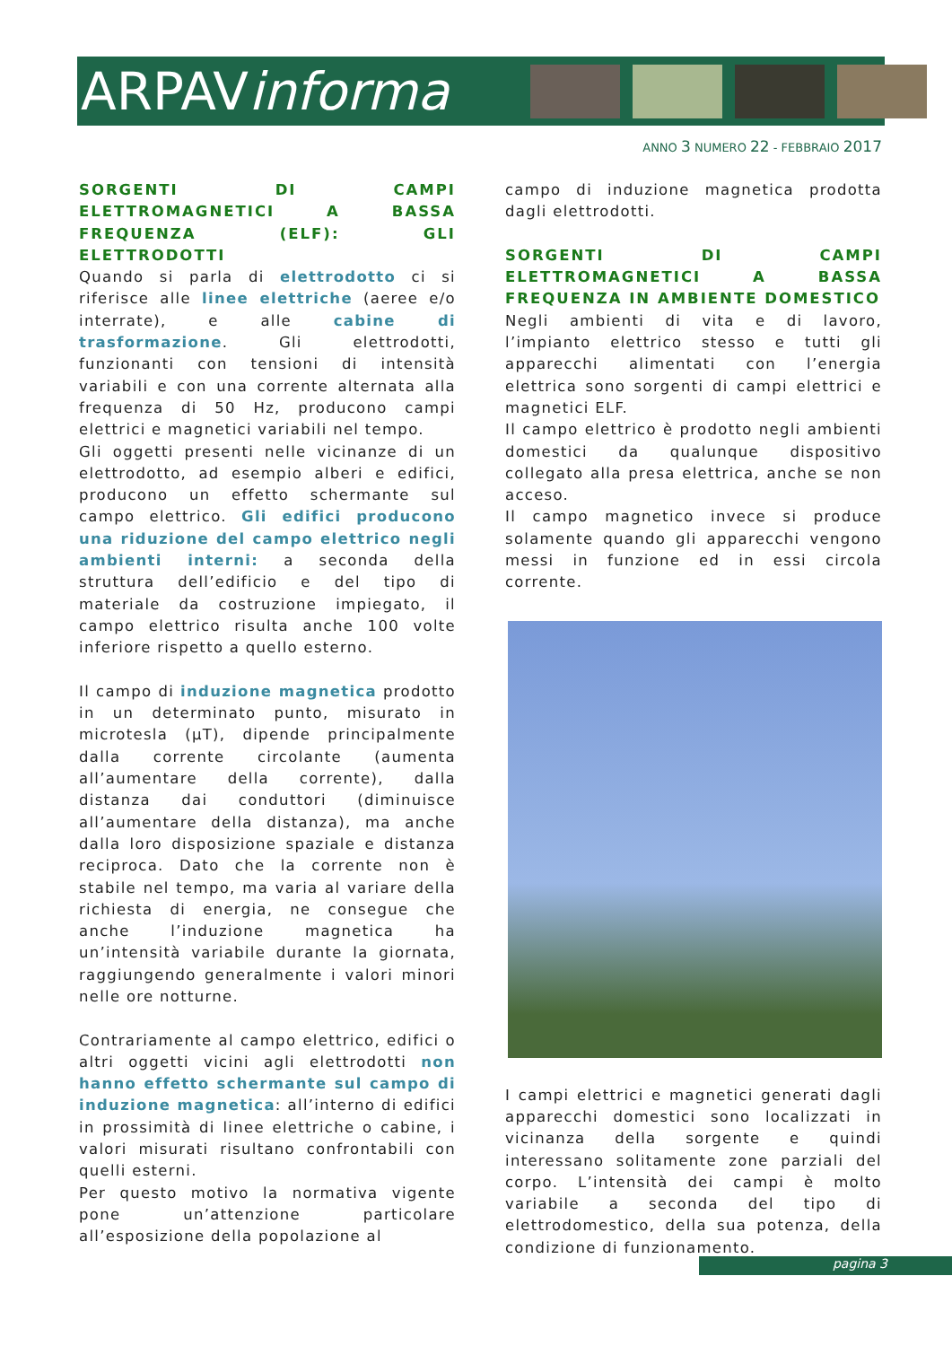ARPAVinforma
ANNO 3 NUMERO 22 - FEBBRAIO 2017
SORGENTI DI CAMPI ELETTROMAGNETICI A BASSA FREQUENZA (ELF): GLI ELETTRODOTTI
Quando si parla di elettrodotto ci si riferisce alle linee elettriche (aeree e/o interrate), e alle cabine di trasformazione. Gli elettrodotti, funzionanti con tensioni di intensità variabili e con una corrente alternata alla frequenza di 50 Hz, producono campi elettrici e magnetici variabili nel tempo.
Gli oggetti presenti nelle vicinanze di un elettrodotto, ad esempio alberi e edifici, producono un effetto schermante sul campo elettrico. Gli edifici producono una riduzione del campo elettrico negli ambienti interni: a seconda della struttura dell’edificio e del tipo di materiale da costruzione impiegato, il campo elettrico risulta anche 100 volte inferiore rispetto a quello esterno.
Il campo di induzione magnetica prodotto in un determinato punto, misurato in microtesla (µT), dipende principalmente dalla corrente circolante (aumenta all’aumentare della corrente), dalla distanza dai conduttori (diminuisce all’aumentare della distanza), ma anche dalla loro disposizione spaziale e distanza reciproca. Dato che la corrente non è stabile nel tempo, ma varia al variare della richiesta di energia, ne consegue che anche l’induzione magnetica ha un’intensità variabile durante la giornata, raggiungendo generalmente i valori minori nelle ore notturne.
Contrariamente al campo elettrico, edifici o altri oggetti vicini agli elettrodotti non hanno effetto schermante sul campo di induzione magnetica: all’interno di edifici in prossimità di linee elettriche o cabine, i valori misurati risultano confrontabili con quelli esterni.
Per questo motivo la normativa vigente pone un’attenzione particolare all’esposizione della popolazione al
campo di induzione magnetica prodotta dagli elettrodotti.
SORGENTI DI CAMPI ELETTROMAGNETICI A BASSA FREQUENZA IN AMBIENTE DOMESTICO
Negli ambienti di vita e di lavoro, l’impianto elettrico stesso e tutti gli apparecchi alimentati con l’energia elettrica sono sorgenti di campi elettrici e magnetici ELF.
Il campo elettrico è prodotto negli ambienti domestici da qualunque dispositivo collegato alla presa elettrica, anche se non acceso.
Il campo magnetico invece si produce solamente quando gli apparecchi vengono messi in funzione ed in essi circola corrente.
I campi elettrici e magnetici generati dagli apparecchi domestici sono localizzati in vicinanza della sorgente e quindi interessano solitamente zone parziali del corpo. L’intensità dei campi è molto variabile a seconda del tipo di elettrodomestico, della sua potenza, della condizione di funzionamento.
pagina 3